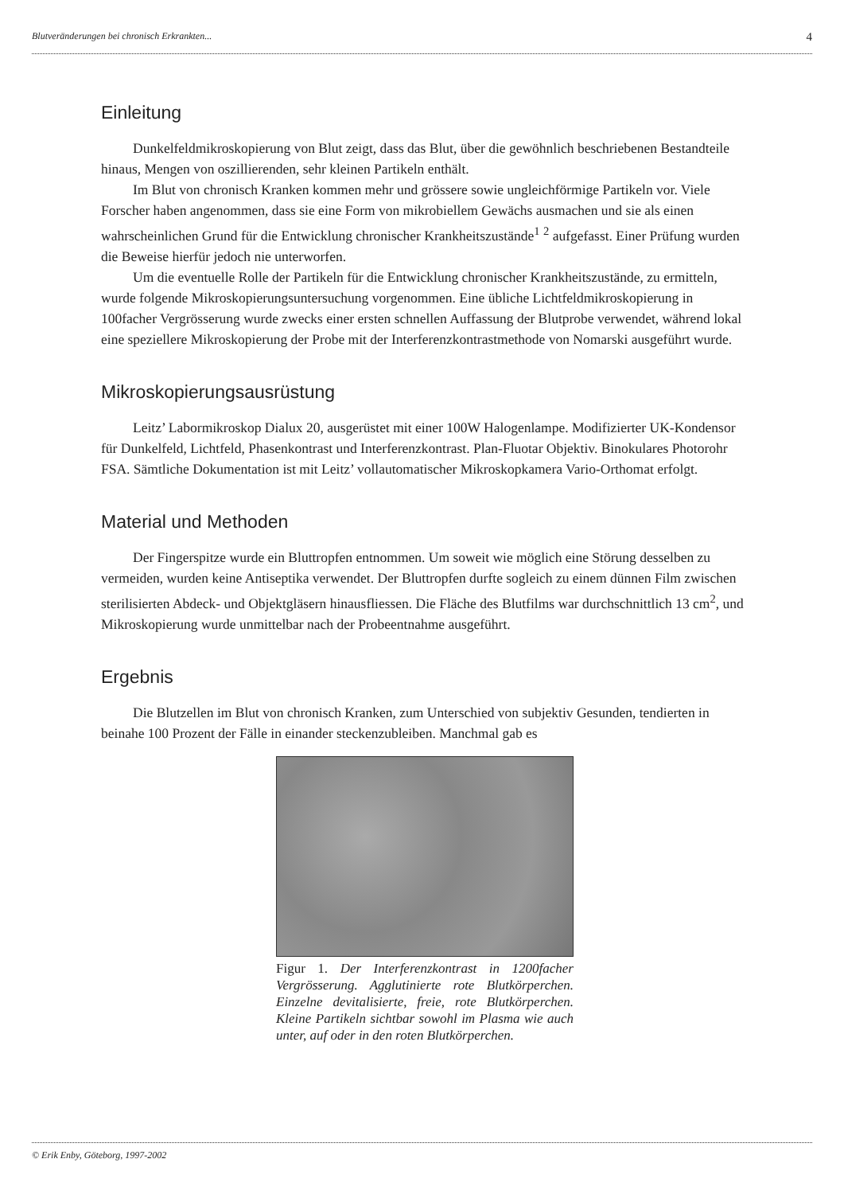Blutveränderungen bei chronisch Erkrankten... 4
Einleitung
Dunkelfeldmikroskopierung von Blut zeigt, dass das Blut, über die gewöhnlich beschriebenen Bestandteile hinaus, Mengen von oszillierenden, sehr kleinen Partikeln enthält.
Im Blut von chronisch Kranken kommen mehr und grössere sowie ungleichförmige Partikeln vor. Viele Forscher haben angenommen, dass sie eine Form von mikrobiellem Gewächs ausmachen und sie als einen wahrscheinlichen Grund für die Entwicklung chronischer Krankheitszustände<sup>1</sup> <sup>2</sup> aufgefasst. Einer Prüfung wurden die Beweise hierfür jedoch nie unterworfen.
Um die eventuelle Rolle der Partikeln für die Entwicklung chronischer Krankheitszustände, zu ermitteln, wurde folgende Mikroskopierungsuntersuchung vorgenommen. Eine übliche Lichtfeldmikroskopierung in 100facher Vergrösserung wurde zwecks einer ersten schnellen Auffassung der Blutprobe verwendet, während lokal eine speziellere Mikroskopierung der Probe mit der Interferenzkontrastmethode von Nomarski ausgeführt wurde.
Mikroskopierungsausrüstung
Leitz’ Labormikroskop Dialux 20, ausgerüstet mit einer 100W Halogenlampe. Modifizierter UK-Kondensor für Dunkelfeld, Lichtfeld, Phasenkontrast und Interferenzkontrast. Plan-Fluotar Objektiv. Binokulares Photorohr FSA. Sämtliche Dokumentation ist mit Leitz’ vollautomatischer Mikroskopkamera Vario-Orthomat erfolgt.
Material und Methoden
Der Fingerspitze wurde ein Bluttropfen entnommen. Um soweit wie möglich eine Störung desselben zu vermeiden, wurden keine Antiseptika verwendet. Der Bluttropfen durfte sogleich zu einem dünnen Film zwischen sterilisierten Abdeck- und Objektgläsern hinausfliessen. Die Fläche des Blutfilms war durchschnittlich 13 cm<sup>2</sup>, und Mikroskopierung wurde unmittelbar nach der Probeentnahme ausgeführt.
Ergebnis
Die Blutzellen im Blut von chronisch Kranken, zum Unterschied von subjektiv Gesunden, tendierten in beinahe 100 Prozent der Fälle in einander steckenzubleiben. Manchmal gab es
Figur 1. Der Interferenzkontrast in 1200facher Vergrösserung. Agglutinierte rote Blutkörperchen. Einzelne devitalisierte, freie, rote Blutkörperchen. Kleine Partikeln sichtbar sowohl im Plasma wie auch unter, auf oder in den roten Blutkörperchen.
© Erik Enby, Göteborg, 1997-2002